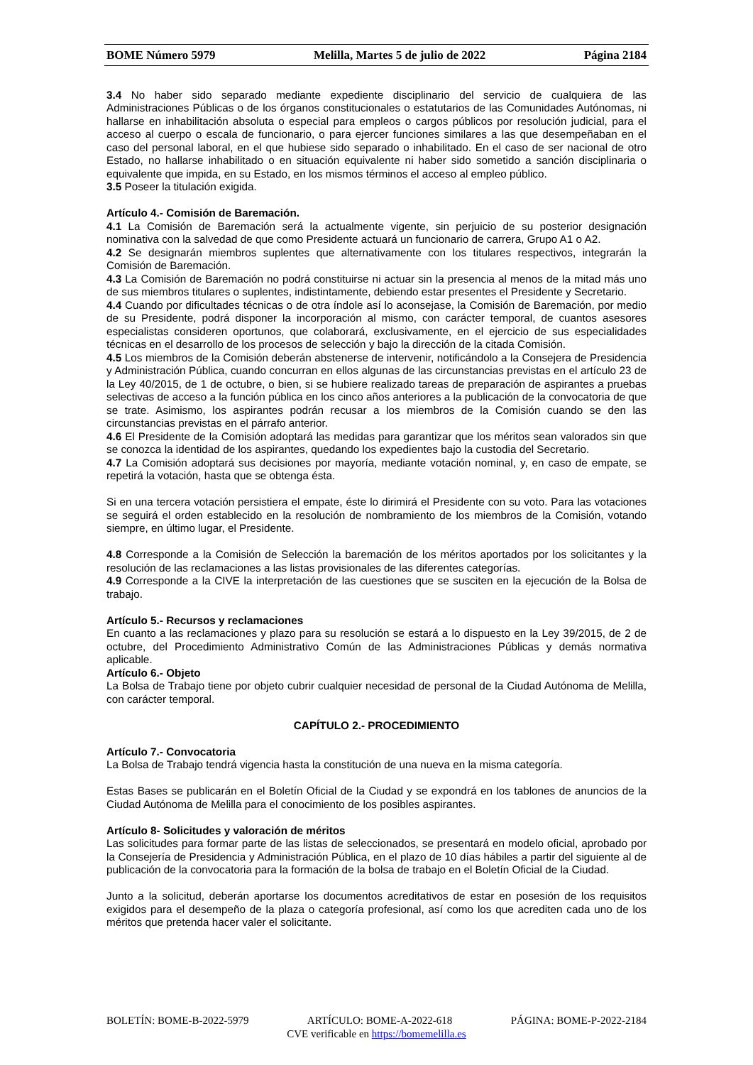BOME Número 5979 Melilla, Martes 5 de julio de 2022 Página 2184
3.4 No haber sido separado mediante expediente disciplinario del servicio de cualquiera de las Administraciones Públicas o de los órganos constitucionales o estatutarios de las Comunidades Autónomas, ni hallarse en inhabilitación absoluta o especial para empleos o cargos públicos por resolución judicial, para el acceso al cuerpo o escala de funcionario, o para ejercer funciones similares a las que desempeñaban en el caso del personal laboral, en el que hubiese sido separado o inhabilitado. En el caso de ser nacional de otro Estado, no hallarse inhabilitado o en situación equivalente ni haber sido sometido a sanción disciplinaria o equivalente que impida, en su Estado, en los mismos términos el acceso al empleo público.
3.5 Poseer la titulación exigida.
Artículo 4.- Comisión de Baremación.
4.1 La Comisión de Baremación será la actualmente vigente, sin perjuicio de su posterior designación nominativa con la salvedad de que como Presidente actuará un funcionario de carrera, Grupo A1 o A2.
4.2 Se designarán miembros suplentes que alternativamente con los titulares respectivos, integrarán la Comisión de Baremación.
4.3 La Comisión de Baremación no podrá constituirse ni actuar sin la presencia al menos de la mitad más uno de sus miembros titulares o suplentes, indistintamente, debiendo estar presentes el Presidente y Secretario.
4.4 Cuando por dificultades técnicas o de otra índole así lo aconsejase, la Comisión de Baremación, por medio de su Presidente, podrá disponer la incorporación al mismo, con carácter temporal, de cuantos asesores especialistas consideren oportunos, que colaborará, exclusivamente, en el ejercicio de sus especialidades técnicas en el desarrollo de los procesos de selección y bajo la dirección de la citada Comisión.
4.5 Los miembros de la Comisión deberán abstenerse de intervenir, notificándolo a la Consejera de Presidencia y Administración Pública, cuando concurran en ellos algunas de las circunstancias previstas en el artículo 23 de la Ley 40/2015, de 1 de octubre, o bien, si se hubiere realizado tareas de preparación de aspirantes a pruebas selectivas de acceso a la función pública en los cinco años anteriores a la publicación de la convocatoria de que se trate. Asimismo, los aspirantes podrán recusar a los miembros de la Comisión cuando se den las circunstancias previstas en el párrafo anterior.
4.6 El Presidente de la Comisión adoptará las medidas para garantizar que los méritos sean valorados sin que se conozca la identidad de los aspirantes, quedando los expedientes bajo la custodia del Secretario.
4.7 La Comisión adoptará sus decisiones por mayoría, mediante votación nominal, y, en caso de empate, se repetirá la votación, hasta que se obtenga ésta.
Si en una tercera votación persistiera el empate, éste lo dirimirá el Presidente con su voto. Para las votaciones se seguirá el orden establecido en la resolución de nombramiento de los miembros de la Comisión, votando siempre, en último lugar, el Presidente.
4.8 Corresponde a la Comisión de Selección la baremación de los méritos aportados por los solicitantes y la resolución de las reclamaciones a las listas provisionales de las diferentes categorías.
4.9 Corresponde a la CIVE la interpretación de las cuestiones que se susciten en la ejecución de la Bolsa de trabajo.
Artículo 5.- Recursos y reclamaciones
En cuanto a las reclamaciones y plazo para su resolución se estará a lo dispuesto en la Ley 39/2015, de 2 de octubre, del Procedimiento Administrativo Común de las Administraciones Públicas y demás normativa aplicable.
Artículo 6.- Objeto
La Bolsa de Trabajo tiene por objeto cubrir cualquier necesidad de personal de la Ciudad Autónoma de Melilla, con carácter temporal.
CAPÍTULO 2.- PROCEDIMIENTO
Artículo 7.- Convocatoria
La Bolsa de Trabajo tendrá vigencia hasta la constitución de una nueva en la misma categoría.
Estas Bases se publicarán en el Boletín Oficial de la Ciudad y se expondrá en los tablones de anuncios de la Ciudad Autónoma de Melilla para el conocimiento de los posibles aspirantes.
Artículo 8- Solicitudes y valoración de méritos
Las solicitudes para formar parte de las listas de seleccionados, se presentará en modelo oficial, aprobado por la Consejería de Presidencia y Administración Pública, en el plazo de 10 días hábiles a partir del siguiente al de publicación de la convocatoria para la formación de la bolsa de trabajo en el Boletín Oficial de la Ciudad.
Junto a la solicitud, deberán aportarse los documentos acreditativos de estar en posesión de los requisitos exigidos para el desempeño de la plaza o categoría profesional, así como los que acrediten cada uno de los méritos que pretenda hacer valer el solicitante.
BOLETÍN: BOME-B-2022-5979 ARTÍCULO: BOME-A-2022-618 PÁGINA: BOME-P-2022-2184
CVE verificable en https://bomemelilla.es